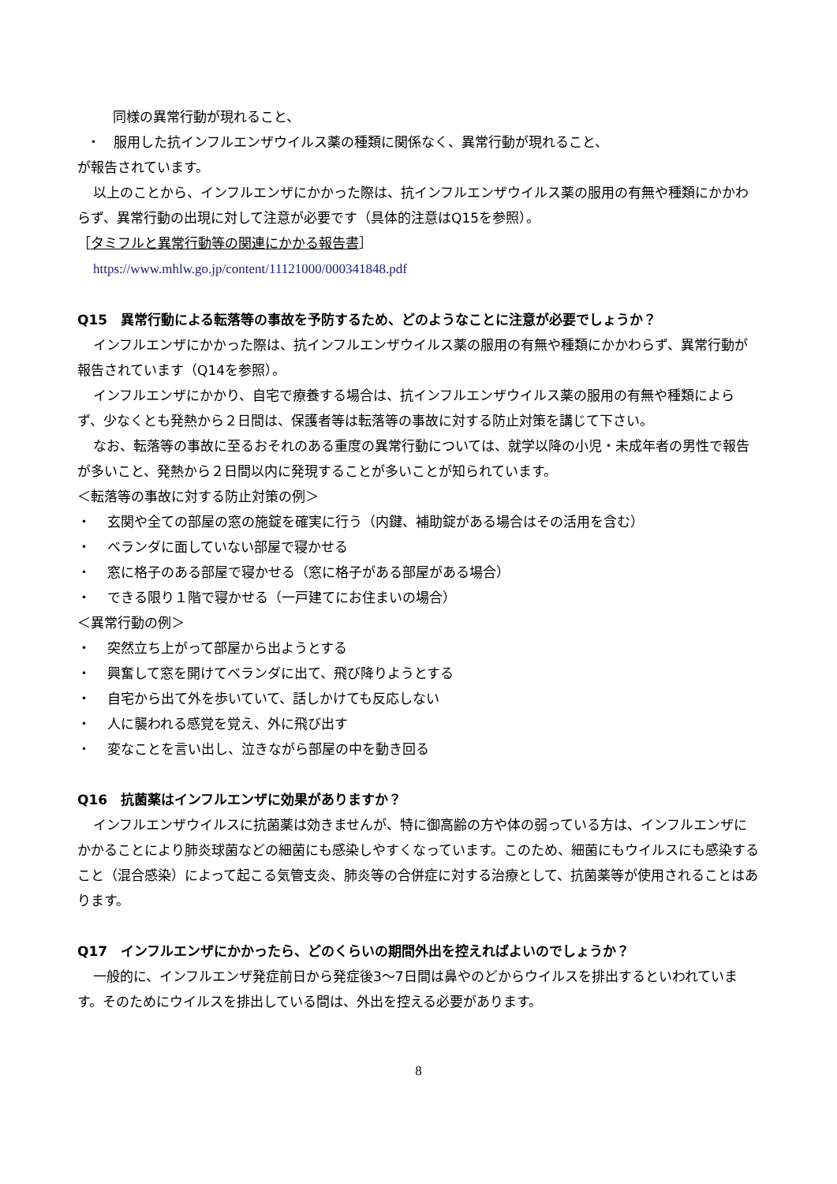同様の異常行動が現れること、
・　服用した抗インフルエンザウイルス薬の種類に関係なく、異常行動が現れること、
が報告されています。
以上のことから、インフルエンザにかかった際は、抗インフルエンザウイルス薬の服用の有無や種類にかかわらず、異常行動の出現に対して注意が必要です（具体的注意はQ15を参照）。
［タミフルと異常行動等の関連にかかる報告書］
https://www.mhlw.go.jp/content/11121000/000341848.pdf
Q15　異常行動による転落等の事故を予防するため、どのようなことに注意が必要でしょうか？
インフルエンザにかかった際は、抗インフルエンザウイルス薬の服用の有無や種類にかかわらず、異常行動が報告されています（Q14を参照）。
インフルエンザにかかり、自宅で療養する場合は、抗インフルエンザウイルス薬の服用の有無や種類によらず、少なくとも発熱から２日間は、保護者等は転落等の事故に対する防止対策を講じて下さい。
なお、転落等の事故に至るおそれのある重度の異常行動については、就学以降の小児・未成年者の男性で報告が多いこと、発熱から２日間以内に発現することが多いことが知られています。
＜転落等の事故に対する防止対策の例＞
・ 玄関や全ての部屋の窓の施錠を確実に行う（内鍵、補助錠がある場合はその活用を含む）
・ ベランダに面していない部屋で寝かせる
・ 窓に格子のある部屋で寝かせる（窓に格子がある部屋がある場合）
・ できる限り１階で寝かせる（一戸建てにお住まいの場合）
＜異常行動の例＞
・ 突然立ち上がって部屋から出ようとする
・ 興奮して窓を開けてベランダに出て、飛び降りようとする
・ 自宅から出て外を歩いていて、話しかけても反応しない
・ 人に襲われる感覚を覚え、外に飛び出す
・ 変なことを言い出し、泣きながら部屋の中を動き回る
Q16　抗菌薬はインフルエンザに効果がありますか？
インフルエンザウイルスに抗菌薬は効きませんが、特に御高齢の方や体の弱っている方は、インフルエンザにかかることにより肺炎球菌などの細菌にも感染しやすくなっています。このため、細菌にもウイルスにも感染すること（混合感染）によって起こる気管支炎、肺炎等の合併症に対する治療として、抗菌薬等が使用されることはあります。
Q17　インフルエンザにかかったら、どのくらいの期間外出を控えればよいのでしょうか？
一般的に、インフルエンザ発症前日から発症後3～7日間は鼻やのどからウイルスを排出するといわれています。そのためにウイルスを排出している間は、外出を控える必要があります。
8